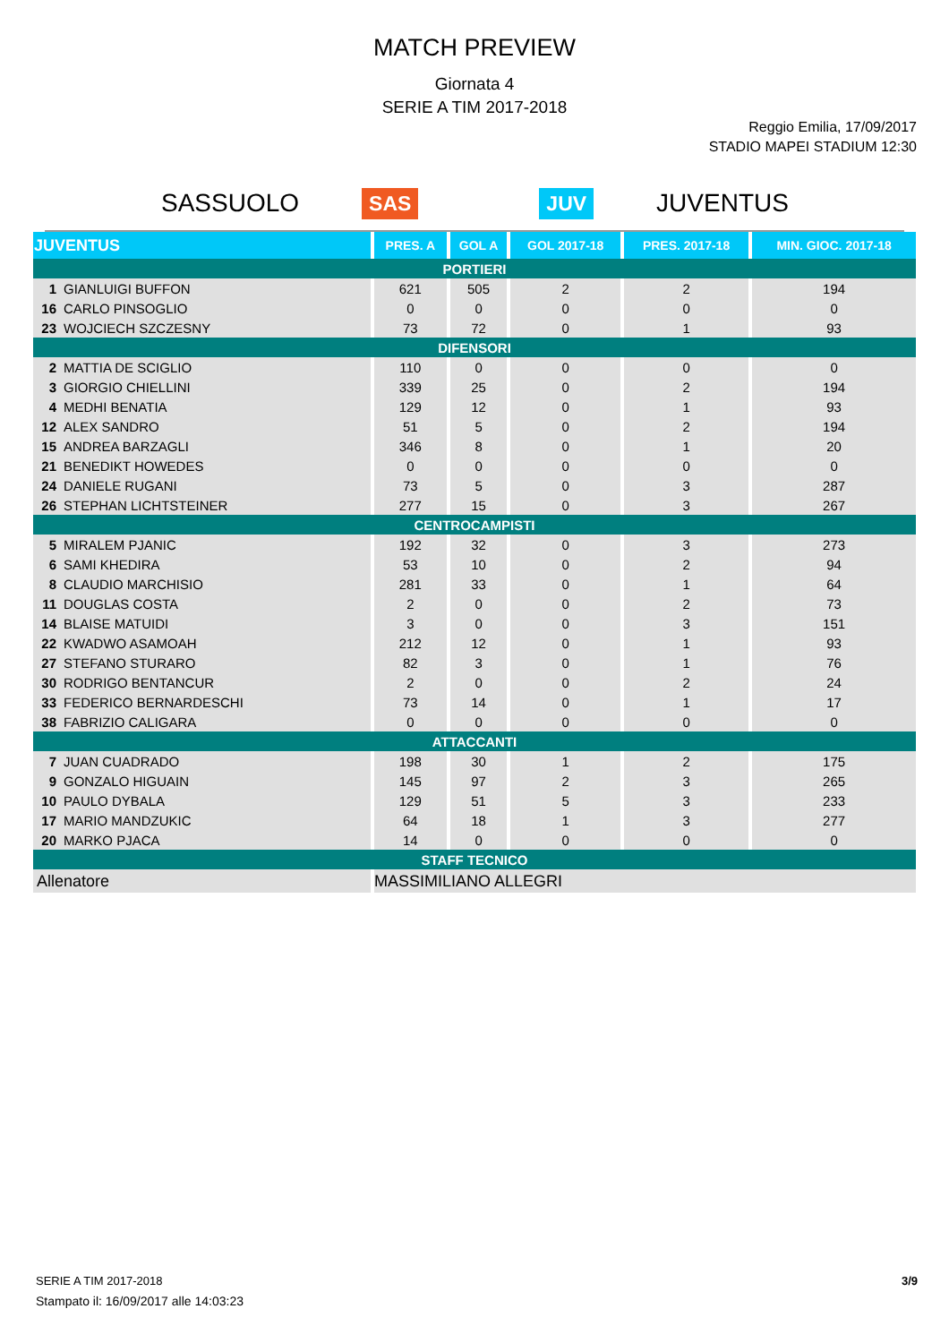MATCH PREVIEW
Giornata 4
SERIE A TIM 2017-2018
Reggio Emilia, 17/09/2017
STADIO MAPEI STADIUM 12:30
SASSUOLO SAS JUV JUVENTUS
| JUVENTUS | PRES. A | GOL A | GOL 2017-18 | PRES. 2017-18 | MIN. GIOC. 2017-18 |
| --- | --- | --- | --- | --- | --- |
| PORTIERI | | | | | |
| 1 GIANLUIGI BUFFON | 621 | 505 | 2 | 2 | 194 |
| 16 CARLO PINSOGLIO | 0 | 0 | 0 | 0 | 0 |
| 23 WOJCIECH SZCZESNY | 73 | 72 | 0 | 1 | 93 |
| DIFENSORI | | | | | |
| 2 MATTIA DE SCIGLIO | 110 | 0 | 0 | 0 | 0 |
| 3 GIORGIO CHIELLINI | 339 | 25 | 0 | 2 | 194 |
| 4 MEDHI BENATIA | 129 | 12 | 0 | 1 | 93 |
| 12 ALEX SANDRO | 51 | 5 | 0 | 2 | 194 |
| 15 ANDREA BARZAGLI | 346 | 8 | 0 | 1 | 20 |
| 21 BENEDIKT HOWEDES | 0 | 0 | 0 | 0 | 0 |
| 24 DANIELE RUGANI | 73 | 5 | 0 | 3 | 287 |
| 26 STEPHAN LICHTSTEINER | 277 | 15 | 0 | 3 | 267 |
| CENTROCAMPISTI | | | | | |
| 5 MIRALEM PJANIC | 192 | 32 | 0 | 3 | 273 |
| 6 SAMI KHEDIRA | 53 | 10 | 0 | 2 | 94 |
| 8 CLAUDIO MARCHISIO | 281 | 33 | 0 | 1 | 64 |
| 11 DOUGLAS COSTA | 2 | 0 | 0 | 2 | 73 |
| 14 BLAISE MATUIDI | 3 | 0 | 0 | 3 | 151 |
| 22 KWADWO ASAMOAH | 212 | 12 | 0 | 1 | 93 |
| 27 STEFANO STURARO | 82 | 3 | 0 | 1 | 76 |
| 30 RODRIGO BENTANCUR | 2 | 0 | 0 | 2 | 24 |
| 33 FEDERICO BERNARDESCHI | 73 | 14 | 0 | 1 | 17 |
| 38 FABRIZIO CALIGARA | 0 | 0 | 0 | 0 | 0 |
| ATTACCANTI | | | | | |
| 7 JUAN CUADRADO | 198 | 30 | 1 | 2 | 175 |
| 9 GONZALO HIGUAIN | 145 | 97 | 2 | 3 | 265 |
| 10 PAULO DYBALA | 129 | 51 | 5 | 3 | 233 |
| 17 MARIO MANDZUKIC | 64 | 18 | 1 | 3 | 277 |
| 20 MARKO PJACA | 14 | 0 | 0 | 0 | 0 |
| STAFF TECNICO | | | | | |
| Allenatore | MASSIMILIANO ALLEGRI | | | | |
3/9
SERIE A TIM 2017-2018
Stampato il: 16/09/2017 alle 14:03:23